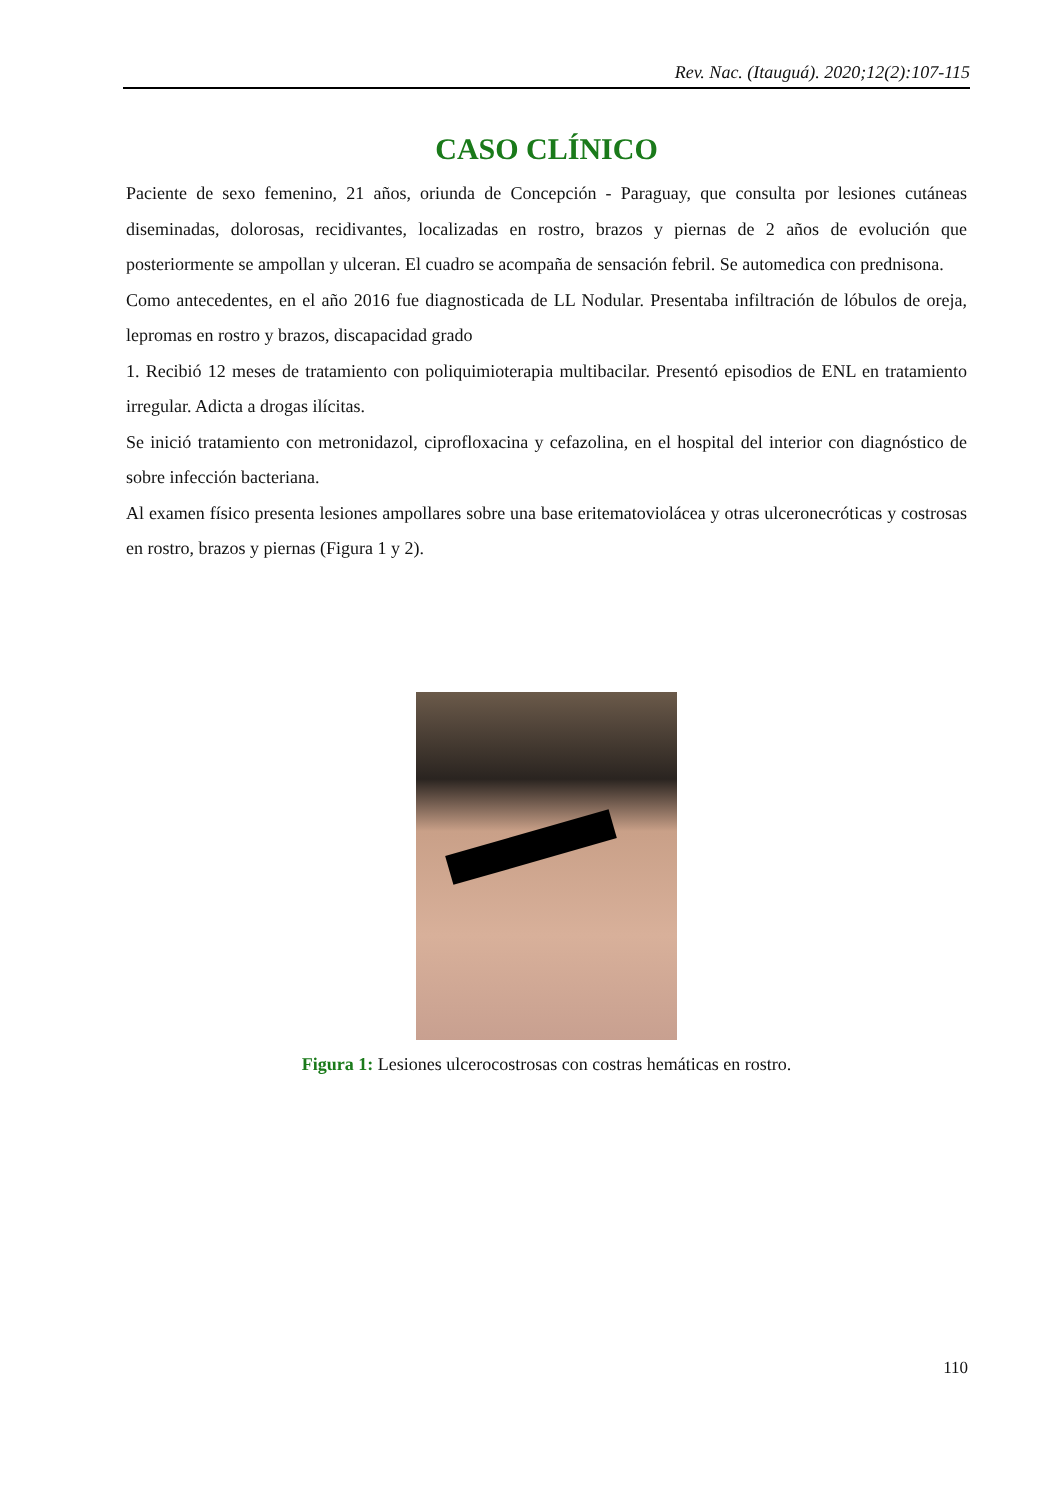Rev. Nac. (Itauguá). 2020;12(2):107-115
CASO CLÍNICO
Paciente de sexo femenino, 21 años, oriunda de Concepción - Paraguay, que consulta por lesiones cutáneas diseminadas, dolorosas, recidivantes, localizadas en rostro, brazos y piernas de 2 años de evolución que posteriormente se ampollan y ulceran. El cuadro se acompaña de sensación febril. Se automedica con prednisona.
Como antecedentes, en el año 2016 fue diagnosticada de LL Nodular. Presentaba infiltración de lóbulos de oreja, lepromas en rostro y brazos, discapacidad grado
1. Recibió 12 meses de tratamiento con poliquimioterapia multibacilar. Presentó episodios de ENL en tratamiento irregular. Adicta a drogas ilícitas.
Se inició tratamiento con metronidazol, ciprofloxacina y cefazolina, en el hospital del interior con diagnóstico de sobre infección bacteriana.
Al examen físico presenta lesiones ampollares sobre una base eritematoviolácea y otras ulceronecróticas y costrosas en rostro, brazos y piernas (Figura 1 y 2).
Figura 1: Lesiones ulcerocostrosas con costras hemáticas en rostro.
110